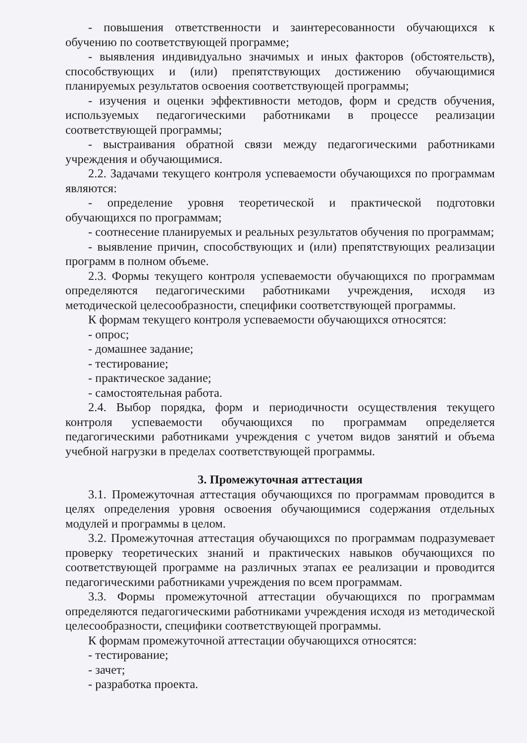- повышения ответственности и заинтересованности обучающихся к обучению по соответствующей программе;
- выявления индивидуально значимых и иных факторов (обстоятельств), способствующих и (или) препятствующих достижению обучающимися планируемых результатов освоения соответствующей программы;
- изучения и оценки эффективности методов, форм и средств обучения, используемых педагогическими работниками в процессе реализации соответствующей программы;
- выстраивания обратной связи между педагогическими работниками учреждения и обучающимися.
2.2. Задачами текущего контроля успеваемости обучающихся по программам являются:
- определение уровня теоретической и практической подготовки обучающихся по программам;
- соотнесение планируемых и реальных результатов обучения по программам;
- выявление причин, способствующих и (или) препятствующих реализации программ в полном объеме.
2.3. Формы текущего контроля успеваемости обучающихся по программам определяются педагогическими работниками учреждения, исходя из методической целесообразности, специфики соответствующей программы.
К формам текущего контроля успеваемости обучающихся относятся:
- опрос;
- домашнее задание;
- тестирование;
- практическое задание;
- самостоятельная работа.
2.4. Выбор порядка, форм и периодичности осуществления текущего контроля успеваемости обучающихся по программам определяется педагогическими работниками учреждения с учетом видов занятий и объема учебной нагрузки в пределах соответствующей программы.
3. Промежуточная аттестация
3.1. Промежуточная аттестация обучающихся по программам проводится в целях определения уровня освоения обучающимися содержания отдельных модулей и программы в целом.
3.2. Промежуточная аттестация обучающихся по программам подразумевает проверку теоретических знаний и практических навыков обучающихся по соответствующей программе на различных этапах ее реализации и проводится педагогическими работниками учреждения по всем программам.
3.3. Формы промежуточной аттестации обучающихся по программам определяются педагогическими работниками учреждения исходя из методической целесообразности, специфики соответствующей программы.
К формам промежуточной аттестации обучающихся относятся:
- тестирование;
- зачет;
- разработка проекта.